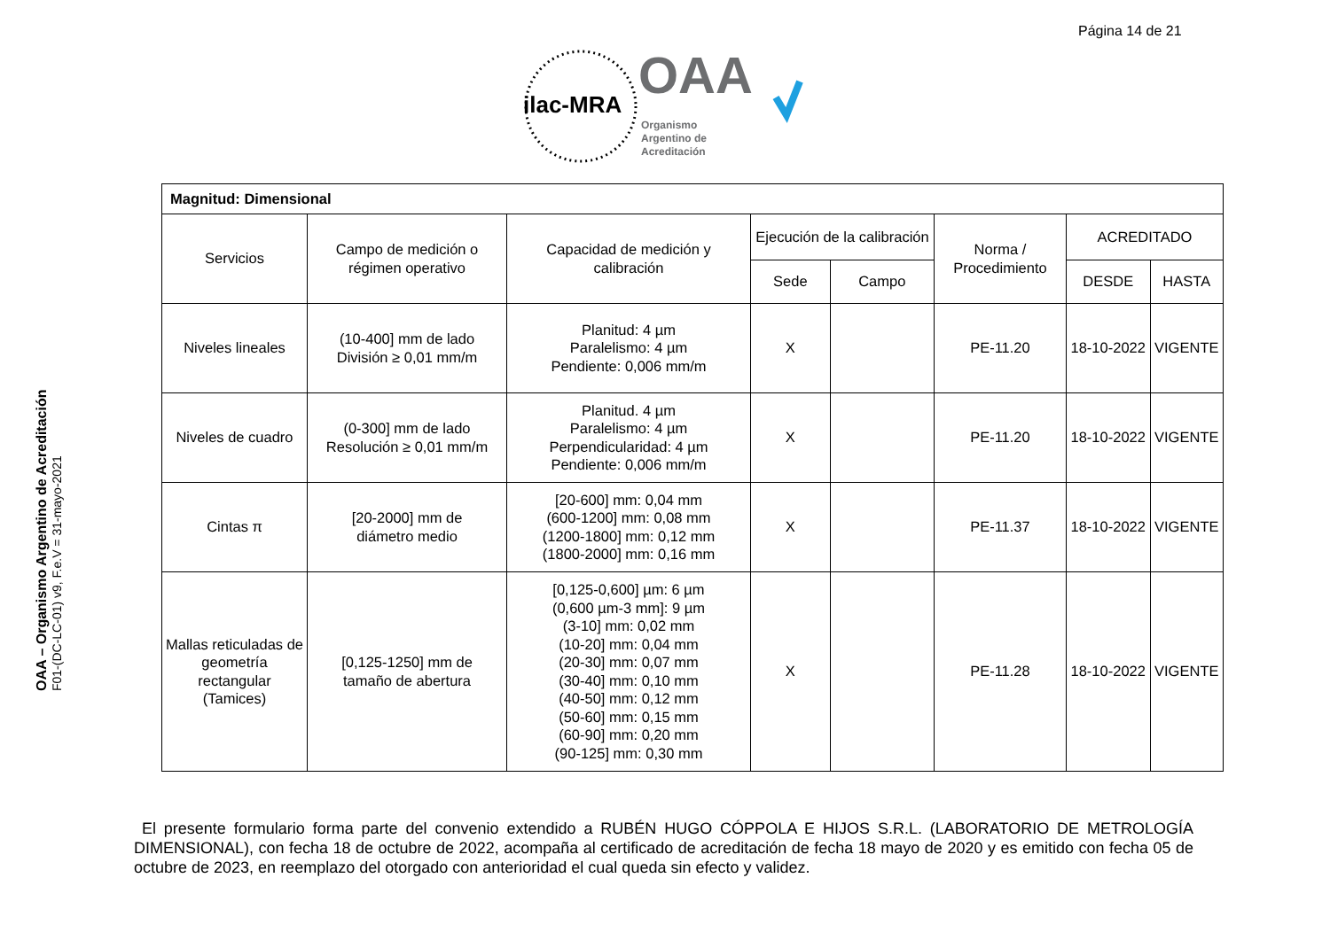Página 14 de 21
ilac-MRA
OAA
Organismo
Argentino de
Acreditación
OAA – Organismo Argentino de Acreditación
F01-(DC-LC-01) v9, F.e.V = 31-mayo-2021
| Magnitud: Dimensional | | | | | | | |
| --- | --- | --- | --- | --- | --- | --- | --- |
| Servicios | Campo de medición o régimen operativo | Capacidad de medición y calibración | Ejecución de la calibración | | Norma / Procedimiento | ACREDITADO | |
| | | | Sede | Campo | | DESDE | HASTA |
| Niveles lineales | (10-400] mm de lado División ≥ 0,01 mm/m | Planitud: 4 µm Paralelismo: 4 µm Pendiente: 0,006 mm/m | X | | PE-11.20 | 18-10-2022 | VIGENTE |
| Niveles de cuadro | (0-300] mm de lado Resolución ≥ 0,01 mm/m | Planitud. 4 µm Paralelismo: 4 µm Perpendicularidad: 4 µm Pendiente: 0,006 mm/m | X | | PE-11.20 | 18-10-2022 | VIGENTE |
| Cintas π | [20-2000] mm de diámetro medio | [20-600] mm: 0,04 mm (600-1200] mm: 0,08 mm (1200-1800] mm: 0,12 mm (1800-2000] mm: 0,16 mm | X | | PE-11.37 | 18-10-2022 | VIGENTE |
| Mallas reticuladas de geometría rectangular (Tamices) | [0,125-1250] mm de tamaño de abertura | [0,125-0,600] µm: 6 µm (0,600 µm-3 mm]: 9 µm (3-10] mm: 0,02 mm (10-20] mm: 0,04 mm (20-30] mm: 0,07 mm (30-40] mm: 0,10 mm (40-50] mm: 0,12 mm (50-60] mm: 0,15 mm (60-90] mm: 0,20 mm (90-125] mm: 0,30 mm | X | | PE-11.28 | 18-10-2022 | VIGENTE |
El presente formulario forma parte del convenio extendido a RUBÉN HUGO CÓPPOLA E HIJOS S.R.L. (LABORATORIO DE METROLOGÍA DIMENSIONAL), con fecha 18 de octubre de 2022, acompaña al certificado de acreditación de fecha 18 mayo de 2020 y es emitido con fecha 05 de octubre de 2023, en reemplazo del otorgado con anterioridad el cual queda sin efecto y validez.